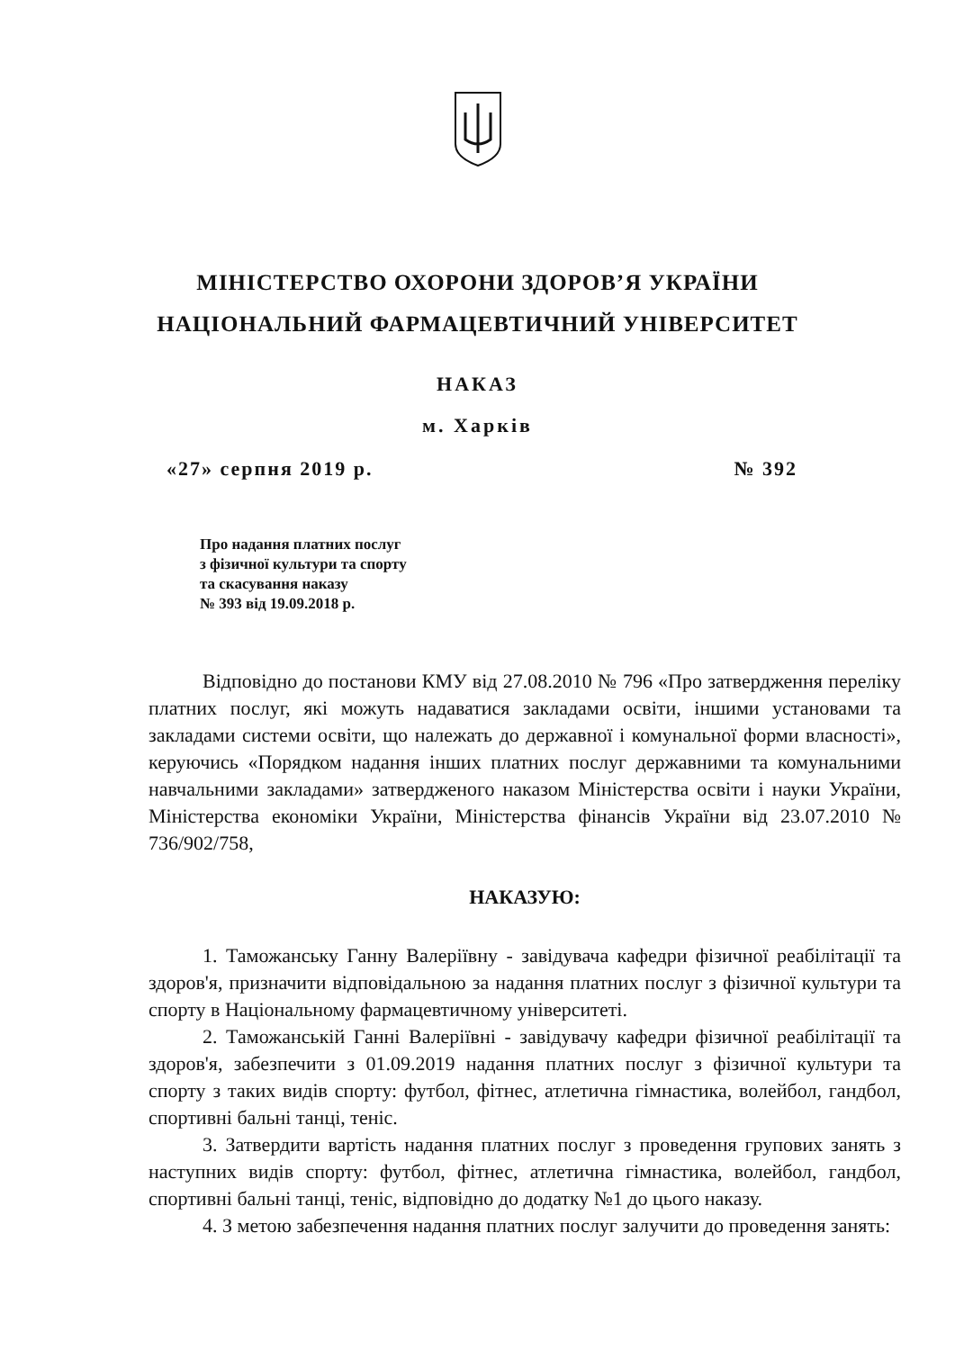МІНІСТЕРСТВО ОХОРОНИ ЗДОРОВ’Я УКРАЇНИ
НАЦІОНАЛЬНИЙ ФАРМАЦЕВТИЧНИЙ УНІВЕРСИТЕТ
НАКАЗ
м. Харків
«27» серпня 2019 р. № 392
Про надання платних послуг
з фізичної культури та спорту
та скасування наказу
№ 393 від 19.09.2018 р.
Відповідно до постанови КМУ від 27.08.2010 № 796 «Про затвердження переліку платних послуг, які можуть надаватися закладами освіти, іншими установами та закладами системи освіти, що належать до державної і комунальної форми власності», керуючись «Порядком надання інших платних послуг державними та комунальними навчальними закладами» затвердженого наказом Міністерства освіти і науки України, Міністерства економіки України, Міністерства фінансів України від 23.07.2010 № 736/902/758,
НАКАЗУЮ:
1. Таможанську Ганну Валеріївну - завідувача кафедри фізичної реабілітації та здоров'я, призначити відповідальною за надання платних послуг з фізичної культури та спорту в Національному фармацевтичному університеті.
2. Таможанській Ганні Валеріївні - завідувачу кафедри фізичної реабілітації та здоров'я, забезпечити з 01.09.2019 надання платних послуг з фізичної культури та спорту з таких видів спорту: футбол, фітнес, атлетична гімнастика, волейбол, гандбол, спортивні бальні танці, теніс.
3. Затвердити вартість надання платних послуг з проведення групових занять з наступних видів спорту: футбол, фітнес, атлетична гімнастика, волейбол, гандбол, спортивні бальні танці, теніс, відповідно до додатку №1 до цього наказу.
4. З метою забезпечення надання платних послуг залучити до проведення занять: